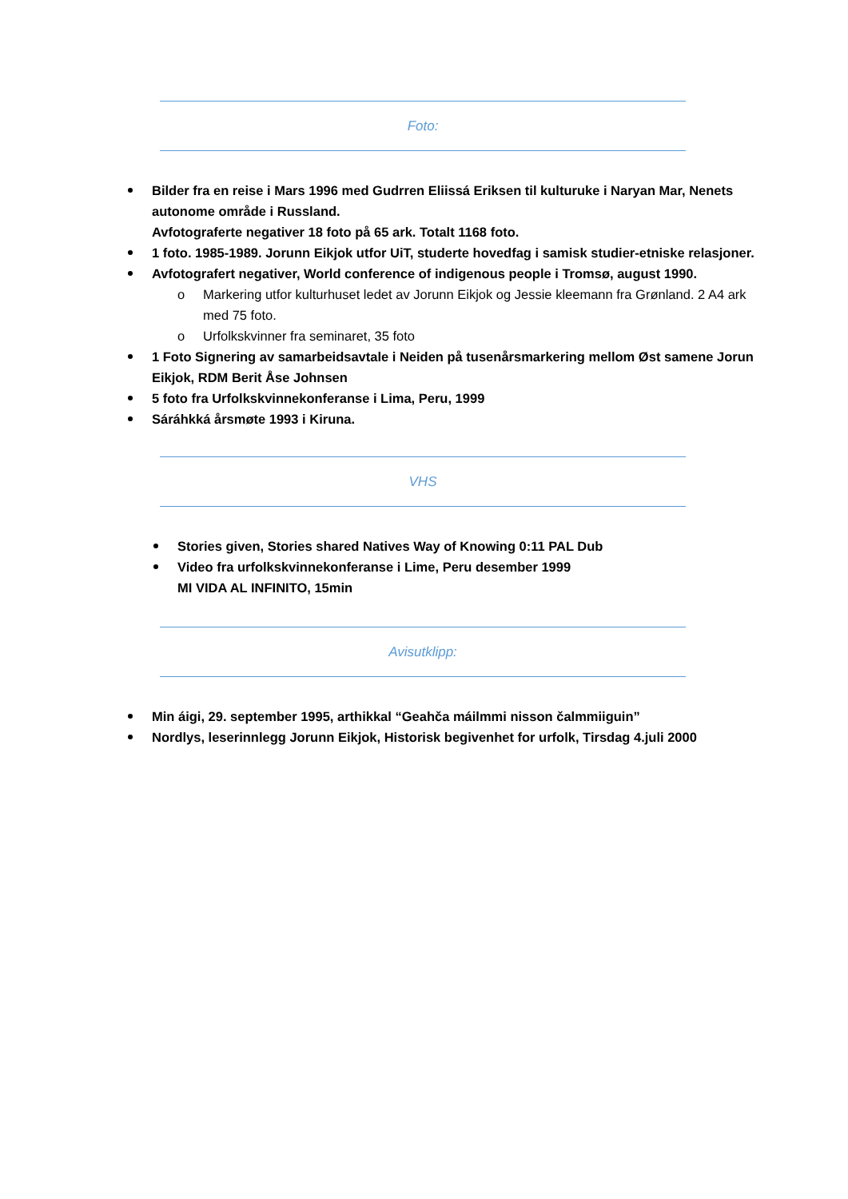Foto:
Bilder fra en reise i Mars 1996 med Gudrren Eliissá Eriksen til kulturuke i Naryan Mar, Nenets autonome område i Russland.
Avfotograferte negativer 18 foto på 65 ark. Totalt 1168 foto.
1 foto. 1985-1989. Jorunn Eikjok utfor UiT, studerte hovedfag i samisk studier-etniske relasjoner.
Avfotografert negativer, World conference of indigenous people i Tromsø, august 1990.
o Markering utfor kulturhuset ledet av Jorunn Eikjok og Jessie kleemann fra Grønland. 2 A4 ark med 75 foto.
o Urfolkskvinner fra seminaret, 35 foto
1 Foto Signering av samarbeidsavtale i Neiden på tusenårsmarkering mellom Øst samene Jorun Eikjok, RDM Berit Åse Johnsen
5 foto fra Urfolkskvinnekonferanse i Lima, Peru, 1999
Sáráhkká årsmøte 1993 i Kiruna.
VHS
Stories given, Stories shared Natives Way of Knowing 0:11 PAL Dub
Video fra urfolkskvinnekonferanse i Lime, Peru desember 1999
MI VIDA AL INFINITO, 15min
Avisutklipp:
Min áigi, 29. september 1995, arthikkal “Geahča máilmmi nisson čalmmiiguin”
Nordlys, leserinnlegg Jorunn Eikjok, Historisk begivenhet for urfolk, Tirsdag 4.juli 2000